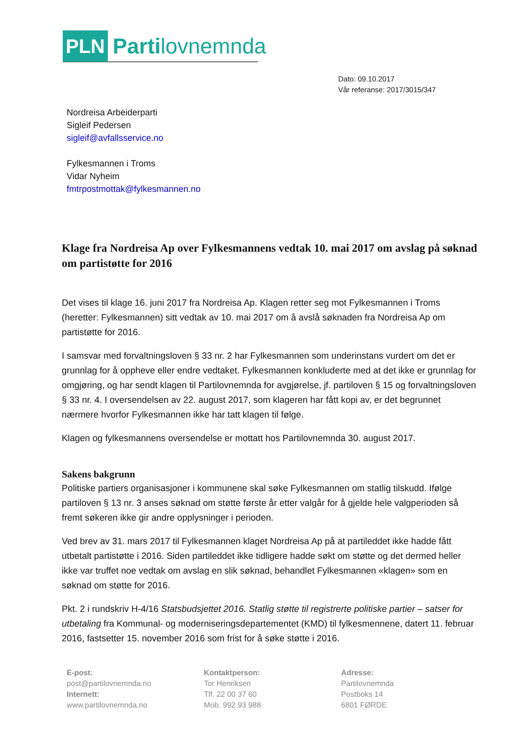PLN Partilovnemnda
Dato: 09.10.2017
Vår referanse: 2017/3015/347
Nordreisa Arbeiderparti
Sigleif Pedersen
sigleif@avfallsservice.no
Fylkesmannen i Troms
Vidar Nyheim
fmtrpostmottak@fylkesmannen.no
Klage fra Nordreisa Ap over Fylkesmannens vedtak 10. mai 2017 om avslag på søknad om partistøtte for 2016
Det vises til klage 16. juni 2017 fra Nordreisa Ap. Klagen retter seg mot Fylkesmannen i Troms (heretter: Fylkesmannen) sitt vedtak av 10. mai 2017 om å avslå søknaden fra Nordreisa Ap om partistøtte for 2016.
I samsvar med forvaltningsloven § 33 nr. 2 har Fylkesmannen som underinstans vurdert om det er grunnlag for å oppheve eller endre vedtaket. Fylkesmannen konkluderte med at det ikke er grunnlag for omgjøring, og har sendt klagen til Partilovnemnda for avgjørelse, jf. partiloven § 15 og forvaltningsloven § 33 nr. 4. I oversendelsen av 22. august 2017, som klageren har fått kopi av, er det begrunnet nærmere hvorfor Fylkesmannen ikke har tatt klagen til følge.
Klagen og fylkesmannens oversendelse er mottatt hos Partilovnemnda 30. august 2017.
Sakens bakgrunn
Politiske partiers organisasjoner i kommunene skal søke Fylkesmannen om statlig tilskudd. Ifølge partiloven § 13 nr. 3 anses søknad om støtte første år etter valgår for å gjelde hele valgperioden så fremt søkeren ikke gir andre opplysninger i perioden.
Ved brev av 31. mars 2017 til Fylkesmannen klaget Nordreisa Ap på at partileddet ikke hadde fått utbetalt partistøtte i 2016. Siden partileddet ikke tidligere hadde søkt om støtte og det dermed heller ikke var truffet noe vedtak om avslag en slik søknad, behandlet Fylkesmannen «klagen» som en søknad om støtte for 2016.
Pkt. 2 i rundskriv H-4/16 Statsbudsjettet 2016. Statlig støtte til registrerte politiske partier – satser for utbetaling fra Kommunal- og moderniseringsdepartementet (KMD) til fylkesmennene, datert 11. februar 2016, fastsetter 15. november 2016 som frist for å søke støtte i 2016.
E-post:
post@partilovnemnda.no
Internett:
www.partilovnemnda.no
Kontaktperson:
Tor Henriksen
Tlf. 22 00 37 60
Mob. 992 93 988
Adresse:
Partilovnemnda
Postboks 14
6801 FØRDE